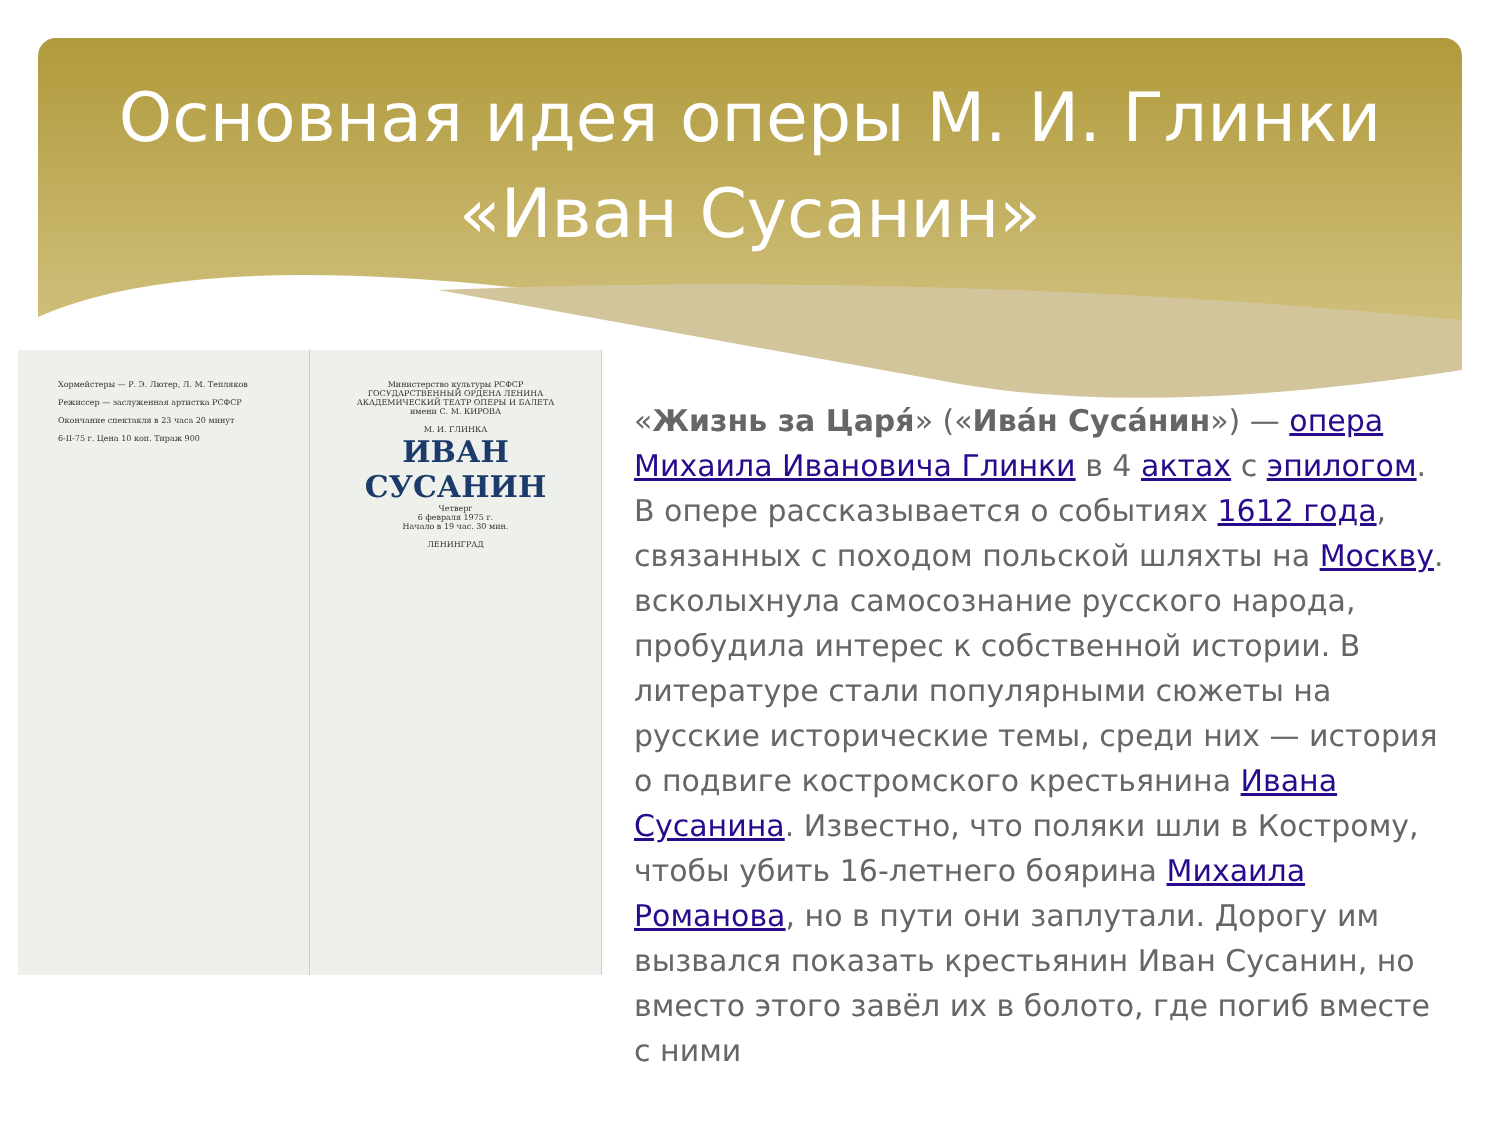Основная идея оперы М. И. Глинки
«Иван Сусанин»
Хормейстеры — Р. Э. Лютер, Л. М. Тепляков
Режиссер — заслуженная артистка РСФСР
Окончание спектакля в 23 часа 20 минут
6-II-75 г. Цена 10 коп. Тираж 900
Министерство культуры РСФСР
ГОСУДАРСТВЕННЫЙ ОРДЕНА ЛЕНИНА АКАДЕМИЧЕСКИЙ ТЕАТР ОПЕРЫ И БАЛЕТА имени С. М. КИРОВА
М. И. ГЛИНКА
ИВАН СУСАНИН
Четверг
6 февраля 1975 г.
Начало в 19 час. 30 мин.
ЛЕНИНГРАД
«Жизнь за Царя́» («Ива́н Суса́нин») — опера Михаила Ивановича Глинки в 4 актах с эпилогом. В опере рассказывается о событиях 1612 года, связанных с походом польской шляхты на Москву. всколыхнула самосознание русского народа, пробудила интерес к собственной истории. В литературе стали популярными сюжеты на русские исторические темы, среди них — история о подвиге костромского крестьянина Ивана Сусанина. Известно, что поляки шли в Кострому, чтобы убить 16-летнего боярина Михаила Романова, но в пути они заплутали. Дорогу им вызвался показать крестьянин Иван Сусанин, но вместо этого завёл их в болото, где погиб вместе с ними